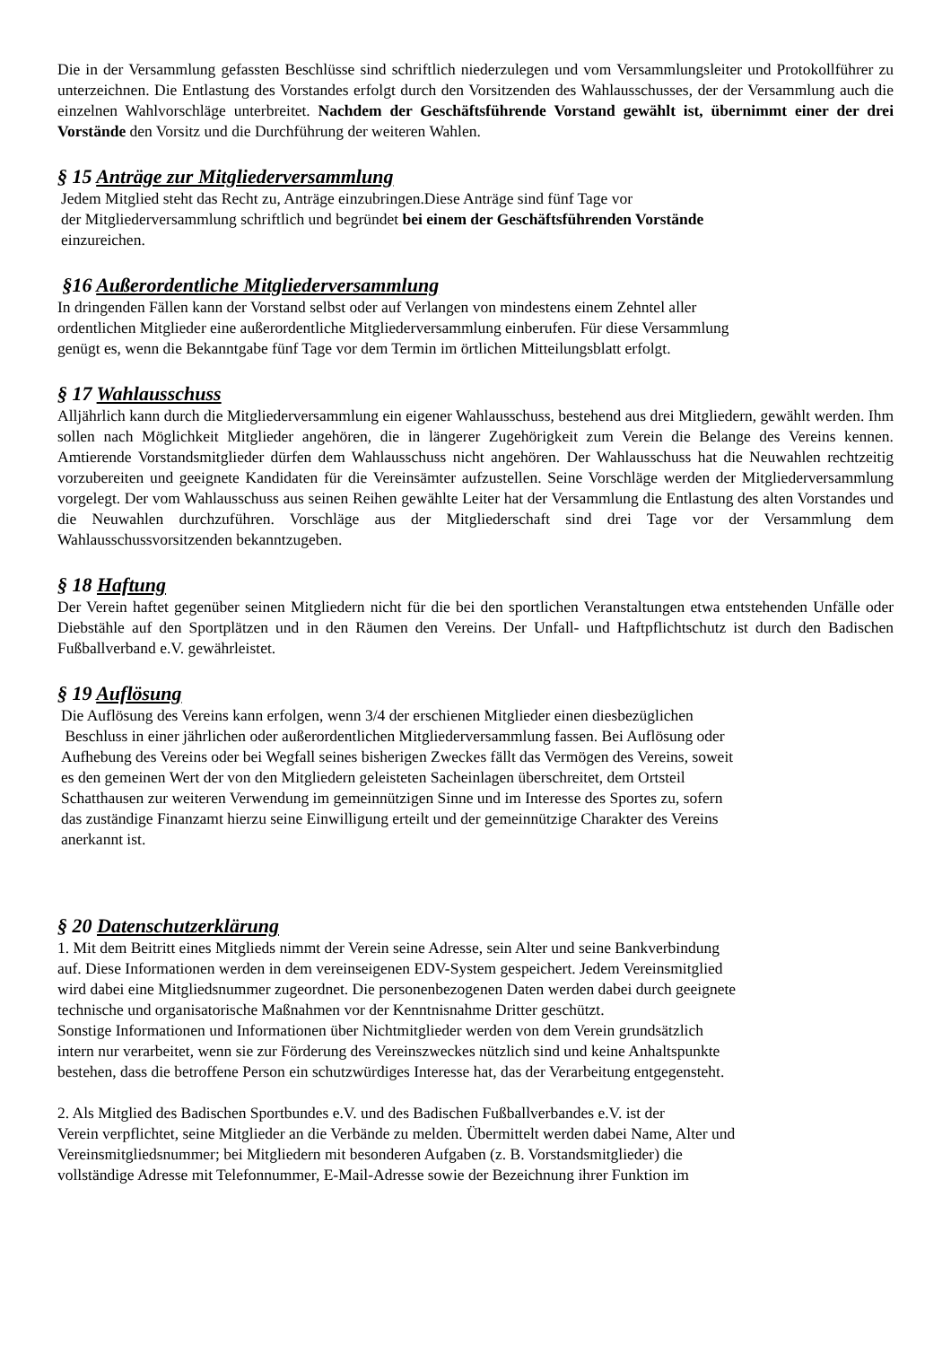Die in der Versammlung gefassten Beschlüsse sind schriftlich niederzulegen und vom Versammlungsleiter und Protokollführer zu unterzeichnen. Die Entlastung des Vorstandes erfolgt durch den Vorsitzenden des Wahlausschusses, der der Versammlung auch die einzelnen Wahlvorschläge unterbreitet. Nachdem der Geschäftsführende Vorstand gewählt ist, übernimmt einer der drei Vorstände den Vorsitz und die Durchführung der weiteren Wahlen.
§ 15 Anträge zur Mitgliederversammlung
Jedem Mitglied steht das Recht zu, Anträge einzubringen.Diese Anträge sind fünf Tage vor
der Mitgliederversammlung schriftlich und begründet bei einem der Geschäftsführenden Vorstände
einzureichen.
§16 Außerordentliche Mitgliederversammlung
In dringenden Fällen kann der Vorstand selbst oder auf Verlangen von mindestens einem Zehntel aller
ordentlichen Mitglieder eine außerordentliche Mitgliederversammlung einberufen. Für diese Versammlung
genügt es, wenn die Bekanntgabe fünf Tage vor dem Termin im örtlichen Mitteilungsblatt erfolgt.
§ 17 Wahlausschuss
Alljährlich kann durch die Mitgliederversammlung ein eigener Wahlausschuss, bestehend aus drei Mitgliedern, gewählt werden. Ihm sollen nach Möglichkeit Mitglieder angehören, die in längerer Zugehörigkeit zum Verein die Belange des Vereins kennen. Amtierende Vorstandsmitglieder dürfen dem Wahlausschuss nicht angehören. Der Wahlausschuss hat die Neuwahlen rechtzeitig vorzubereiten und geeignete Kandidaten für die Vereinsämter aufzustellen. Seine Vorschläge werden der Mitgliederversammlung vorgelegt. Der vom Wahlausschuss aus seinen Reihen gewählte Leiter hat der Versammlung die Entlastung des alten Vorstandes und die Neuwahlen durchzuführen. Vorschläge aus der Mitgliederschaft sind drei Tage vor der Versammlung dem Wahlausschussvorsitzenden bekanntzugeben.
§ 18 Haftung
Der Verein haftet gegenüber seinen Mitgliedern nicht für die bei den sportlichen Veranstaltungen etwa entstehenden Unfälle oder Diebstähle auf den Sportplätzen und in den Räumen den Vereins. Der Unfall- und Haftpflichtschutz ist durch den Badischen Fußballverband e.V. gewährleistet.
§ 19 Auflösung
Die Auflösung des Vereins kann erfolgen, wenn 3/4 der erschienen Mitglieder einen diesbezüglichen
Beschluss in einer jährlichen oder außerordentlichen Mitgliederversammlung fassen. Bei Auflösung oder
Aufhebung des Vereins oder bei Wegfall seines bisherigen Zweckes fällt das Vermögen des Vereins, soweit
es den gemeinen Wert der von den Mitgliedern geleisteten Sacheinlagen überschreitet, dem Ortsteil
Schatthausen zur weiteren Verwendung im gemeinnützigen Sinne und im Interesse des Sportes zu, sofern
das zuständige Finanzamt hierzu seine Einwilligung erteilt und der gemeinnützige Charakter des Vereins
anerkannt ist.
§ 20 Datenschutzerklärung
1. Mit dem Beitritt eines Mitglieds nimmt der Verein seine Adresse, sein Alter und seine Bankverbindung
auf. Diese Informationen werden in dem vereinseigenen EDV-System gespeichert. Jedem Vereinsmitglied
wird dabei eine Mitgliedsnummer zugeordnet. Die personenbezogenen Daten werden dabei durch geeignete
technische und organisatorische Maßnahmen vor der Kenntnisnahme Dritter geschützt.
Sonstige Informationen und Informationen über Nichtmitglieder werden von dem Verein grundsätzlich
intern nur verarbeitet, wenn sie zur Förderung des Vereinszweckes nützlich sind und keine Anhaltspunkte
bestehen, dass die betroffene Person ein schutzwürdiges Interesse hat, das der Verarbeitung entgegensteht.
2. Als Mitglied des Badischen Sportbundes e.V. und des Badischen Fußballverbandes e.V. ist der
Verein verpflichtet, seine Mitglieder an die Verbände zu melden. Übermittelt werden dabei Name, Alter und
Vereinsmitgliedsnummer; bei Mitgliedern mit besonderen Aufgaben (z. B. Vorstandsmitglieder) die
vollständige Adresse mit Telefonnummer, E-Mail-Adresse sowie der Bezeichnung ihrer Funktion im